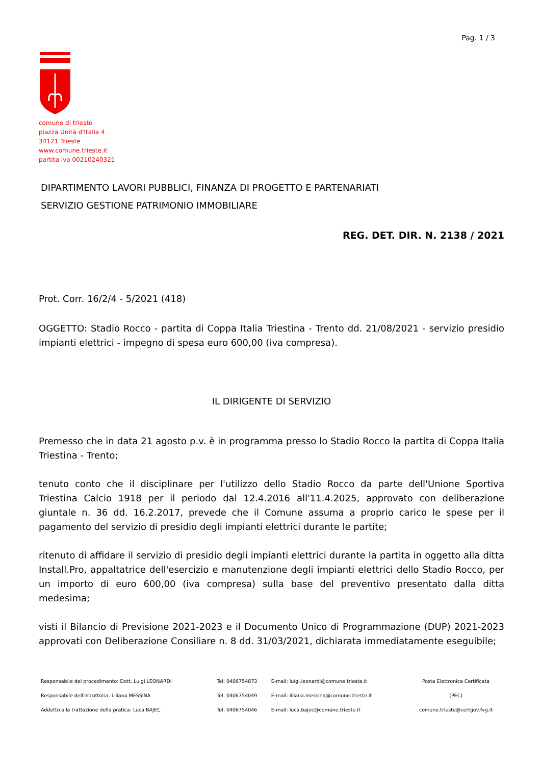Pag. 1 / 3
comune di trieste
piazza Unità d'Italia 4
34121 Trieste
www.comune.trieste.it
partita iva 00210240321
DIPARTIMENTO LAVORI PUBBLICI, FINANZA DI PROGETTO E PARTENARIATI
SERVIZIO GESTIONE PATRIMONIO IMMOBILIARE
REG. DET. DIR. N. 2138 / 2021
Prot. Corr. 16/2/4 - 5/2021 (418)
OGGETTO: Stadio Rocco - partita di Coppa Italia Triestina - Trento dd. 21/08/2021 - servizio presidio impianti elettrici - impegno di spesa euro 600,00 (iva compresa).
IL DIRIGENTE DI SERVIZIO
Premesso che in data 21 agosto p.v. è in programma presso lo Stadio Rocco la partita di Coppa Italia Triestina - Trento;
tenuto conto che il disciplinare per l'utilizzo dello Stadio Rocco da parte dell'Unione Sportiva Triestina Calcio 1918 per il periodo dal 12.4.2016 all'11.4.2025, approvato con deliberazione giuntale n. 36 dd. 16.2.2017, prevede che il Comune assuma a proprio carico le spese per il pagamento del servizio di presidio degli impianti elettrici durante le partite;
ritenuto di affidare il servizio di presidio degli impianti elettrici durante la partita in oggetto alla ditta Install.Pro, appaltatrice dell'esercizio e manutenzione degli impianti elettrici dello Stadio Rocco, per un importo di euro 600,00 (iva compresa) sulla base del preventivo presentato dalla ditta medesima;
visti il Bilancio di Previsione 2021-2023 e il Documento Unico di Programmazione (DUP) 2021-2023 approvati con Deliberazione Consiliare n. 8 dd. 31/03/2021, dichiarata immediatamente eseguibile;
| Responsabile del procedimento: Dott. Luigi LEONARDI | Tel: 0406754873 | E-mail: luigi.leonardi@comune.trieste.it | Posta Elettronica Certificata |
| Responsabile dell'istruttoria: Liliana MESSINA | Tel: 0406754049 | E-mail: liliana.messina@comune.trieste.it | (PEC) |
| Addetto alla trattazione della pratica: Luca BAJEC | Tel: 0406754046 | E-mail: luca.bajec@comune.trieste.it | comune.trieste@certgov.fvg.it |